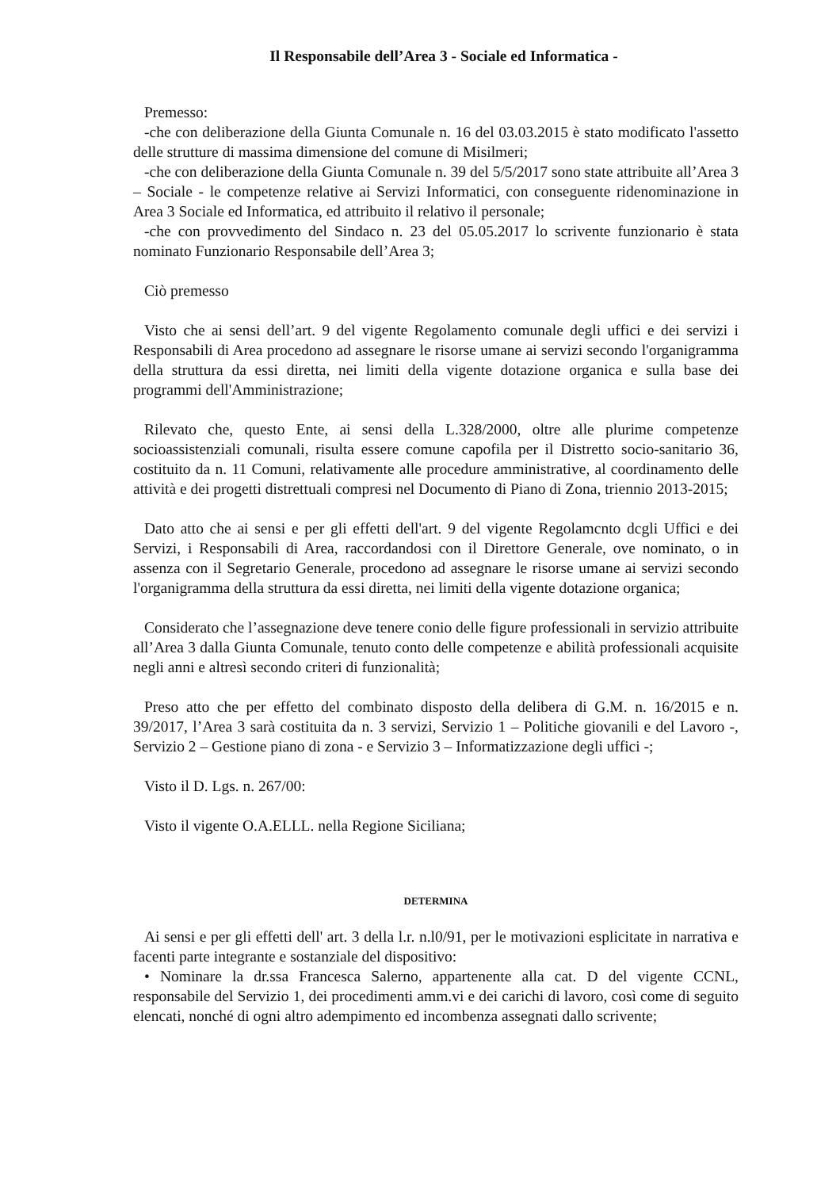Il Responsabile dell’Area 3 - Sociale ed Informatica -
Premesso:
-che con deliberazione della Giunta Comunale n. 16 del 03.03.2015 è stato modificato l'assetto delle strutture di massima dimensione del comune di Misilmeri;
-che con deliberazione della Giunta Comunale n. 39 del 5/5/2017 sono state attribuite all’Area 3 – Sociale - le competenze relative ai Servizi Informatici, con conseguente ridenominazione in Area 3 Sociale ed Informatica, ed attribuito il relativo il personale;
-che con provvedimento del Sindaco n. 23 del 05.05.2017 lo scrivente funzionario è stata nominato Funzionario Responsabile dell’Area 3;
Ciò premesso
Visto che ai sensi dell’art. 9 del vigente Regolamento comunale degli uffici e dei servizi i Responsabili di Area procedono ad assegnare le risorse umane ai servizi secondo l'organigramma della struttura da essi diretta, nei limiti della vigente dotazione organica e sulla base dei programmi dell'Amministrazione;
Rilevato che, questo Ente, ai sensi della L.328/2000, oltre alle plurime competenze socioassistenziali comunali, risulta essere comune capofila per il Distretto socio-sanitario 36, costituito da n. 11 Comuni, relativamente alle procedure amministrative, al coordinamento delle attività e dei progetti distrettuali compresi nel Documento di Piano di Zona, triennio 2013-2015;
Dato atto che ai sensi e per gli effetti dell'art. 9 del vigente Regolamcnto dcgli Uffici e dei Servizi, i Responsabili di Area, raccordandosi con il Direttore Generale, ove nominato, o in assenza con il Segretario Generale, procedono ad assegnare le risorse umane ai servizi secondo l'organigramma della struttura da essi diretta, nei limiti della vigente dotazione organica;
Considerato che l’assegnazione deve tenere conio delle figure professionali in servizio attribuite all’Area 3 dalla Giunta Comunale, tenuto conto delle competenze e abilità professionali acquisite negli anni e altresì secondo criteri di funzionalità;
Preso atto che per effetto del combinato disposto della delibera di G.M. n. 16/2015 e n. 39/2017, l’Area 3 sarà costituita da n. 3 servizi, Servizio 1 – Politiche giovanili e del Lavoro -, Servizio 2 – Gestione piano di zona - e Servizio 3 – Informatizzazione degli uffici -;
Visto il D. Lgs. n. 267/00:
Visto il vigente O.A.ELLL. nella Regione Siciliana;
DETERMINA
Ai sensi e per gli effetti dell' art. 3 della l.r. n.l0/91, per le motivazioni esplicitate in narrativa e facenti parte integrante e sostanziale del dispositivo:
• Nominare la dr.ssa Francesca Salerno, appartenente alla cat. D del vigente CCNL, responsabile del Servizio 1, dei procedimenti amm.vi e dei carichi di lavoro, così come di seguito elencati, nonché di ogni altro adempimento ed incombenza assegnati dallo scrivente;